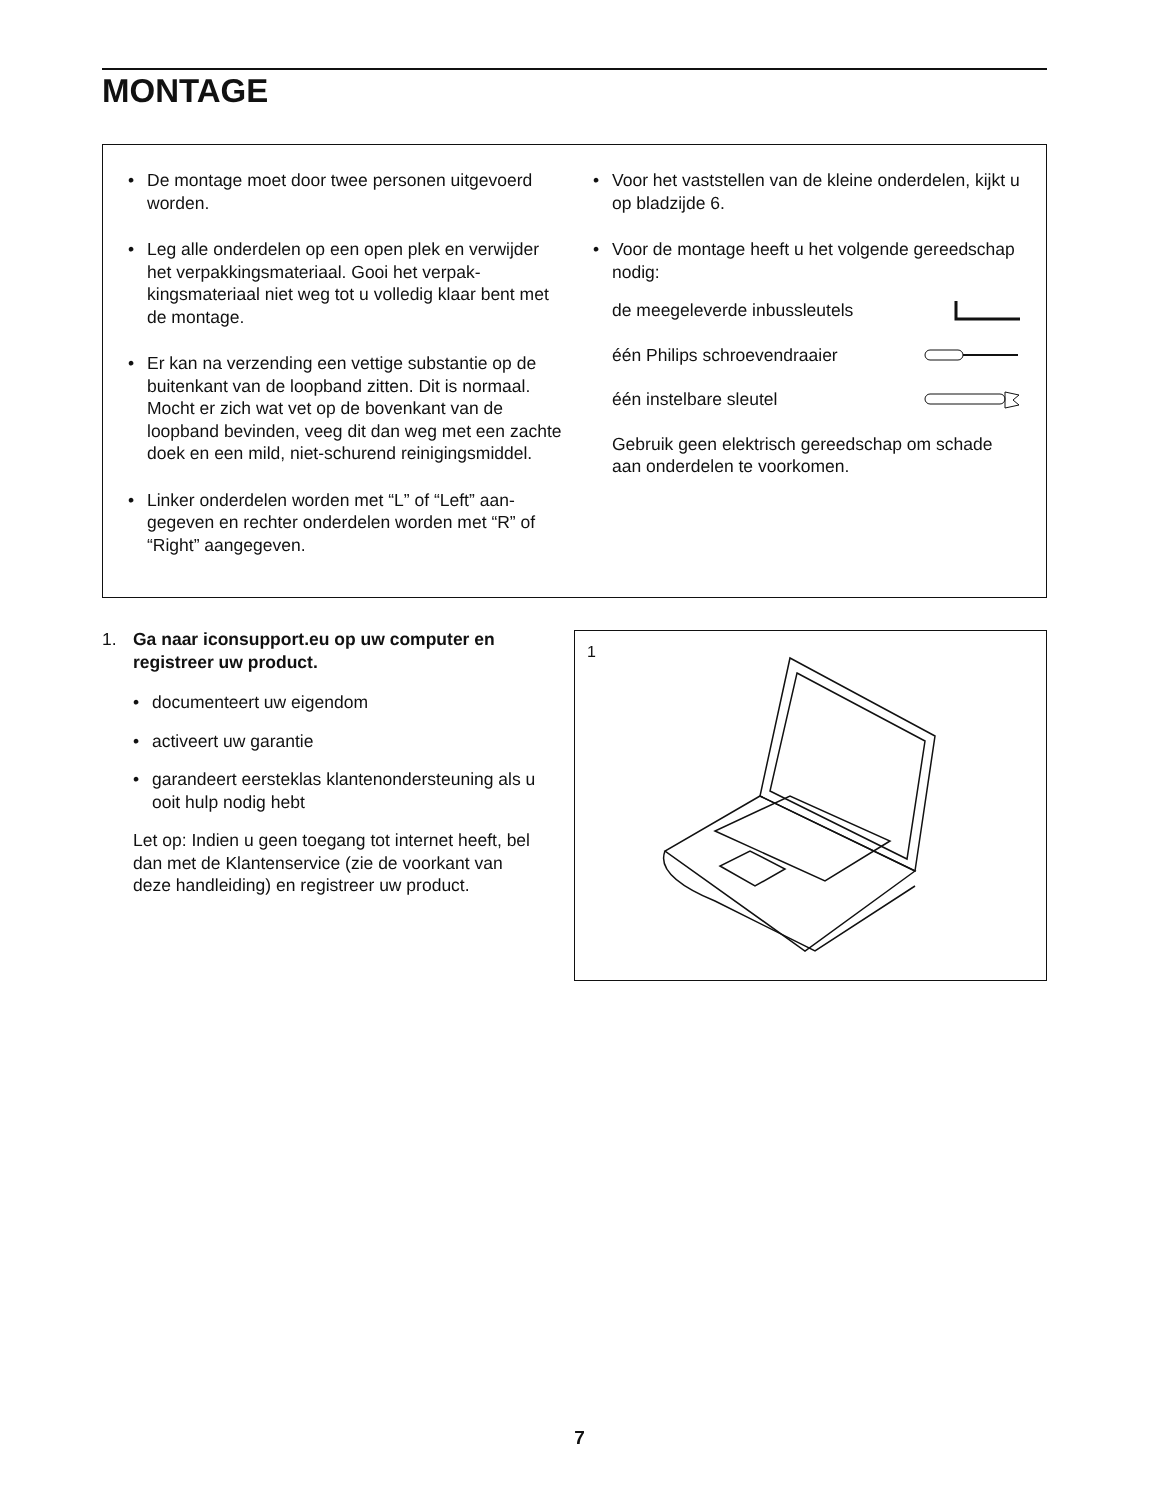MONTAGE
• De montage moet door twee personen uitgevoerd worden.
• Leg alle onderdelen op een open plek en verwij­der het verpakkingsmateriaal. Gooi het verpak­kingsmateriaal niet weg tot u volledig klaar bent met de montage.
• Er kan na verzending een vettige substantie op de buitenkant van de loopband zitten. Dit is normaal. Mocht er zich wat vet op de bovenkant van de loopband bevinden, veeg dit dan weg met een zachte doek en een mild, niet-schurend reinigingsmiddel.
• Linker onderdelen worden met “L” of “Left” aan­gegeven en rechter onderdelen worden met “R” of “Right” aangegeven.
• Voor het vaststellen van de kleine onderdelen, kijkt u op bladzijde 6.
• Voor de montage heeft u het volgende gereed­schap nodig:
de meegeleverde inbussleutels
één Philips schroevendraaier
één instelbare sleutel
Gebruik geen elektrisch gereedschap om schade aan onderdelen te voorkomen.
1. Ga naar iconsupport.eu op uw computer en registreer uw product.
• documenteert uw eigendom
• activeert uw garantie
• garandeert eersteklas klantenondersteuning als u ooit hulp nodig hebt
Let op: Indien u geen toegang tot internet heeft, bel dan met de Klantenservice (zie de voorkant van deze handleiding) en registreer uw product.
1
7